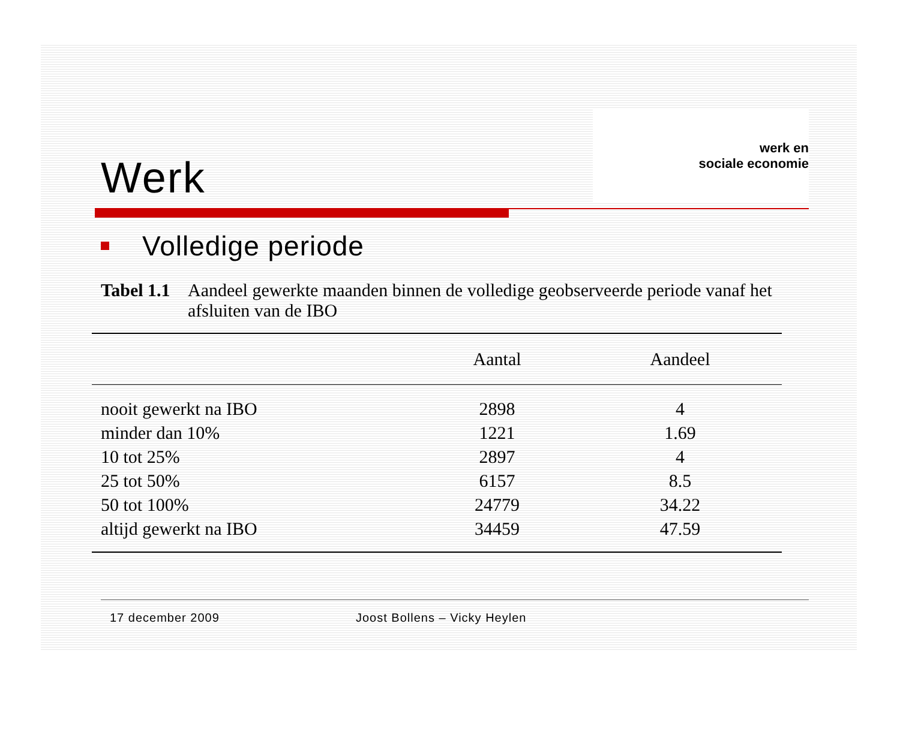Werk
werk en
sociale economie
Volledige periode
Tabel 1.1 Aandeel gewerkte maanden binnen de volledige geobserveerde periode vanaf het afsluiten van de IBO
| | Aantal | Aandeel |
| --- | --- | --- |
| nooit gewerkt na IBO | 2898 | 4 |
| minder dan 10% | 1221 | 1.69 |
| 10 tot 25% | 2897 | 4 |
| 25 tot 50% | 6157 | 8.5 |
| 50 tot 100% | 24779 | 34.22 |
| altijd gewerkt na IBO | 34459 | 47.59 |
17 december 2009 Joost Bollens – Vicky Heylen